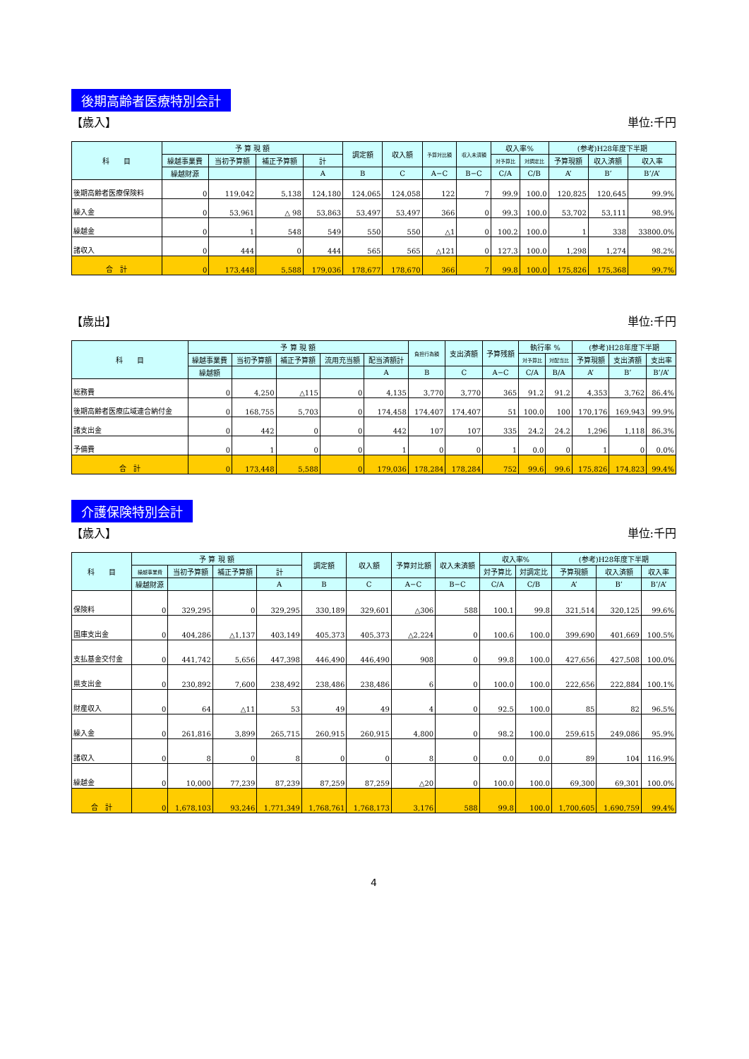後期高齢者医療特別会計
【歳入】 単位:千円
| 科 目 | 予 算 現 額 | | | | 調定額 | 収入額 | 予算対比額 | 収入未済額 | 収入率% | | (参考)H28年度下半期 | | |
| --- | --- | --- | --- | --- | --- | --- | --- | --- | --- | --- | --- | --- | --- |
| | 繰越事業費 | 当初予算額 | 補正予算額 | 計 | | | | | 対予算比 | 対調定比 | 予算現額 | 収入済額 | 収入率 |
| | 繰越財源 | | | A | B | C | A−C | B−C | C/A | C/B | A’ | B’ | B’/A’ |
| 後期高齢者医療保険料 | 0 | 119,042 | 5,138 | 124,180 | 124,065 | 124,058 | 122 | 7 | 99.9 | 100.0 | 120,825 | 120,645 | 99.9% |
| 繰入金 | 0 | 53,961 | △ 98 | 53,863 | 53,497 | 53,497 | 366 | 0 | 99.3 | 100.0 | 53,702 | 53,111 | 98.9% |
| 繰越金 | 0 | 1 | 548 | 549 | 550 | 550 | △1 | 0 | 100.2 | 100.0 | 1 | 338 | 33800.0% |
| 諸収入 | 0 | 444 | 0 | 444 | 565 | 565 | △121 | 0 | 127.3 | 100.0 | 1,298 | 1,274 | 98.2% |
| 合 計 | 0 | 173,448 | 5,588 | 179,036 | 178,677 | 178,670 | 366 | 7 | 99.8 | 100.0 | 175,826 | 175,368 | 99.7% |
【歳出】 単位:千円
| 科 目 | 予 算 現 額 | | | | | 負担行為額 | 支出済額 | 予算残額 | 執行率 % | | (参考)H28年度下半期 | | |
| --- | --- | --- | --- | --- | --- | --- | --- | --- | --- | --- | --- | --- | --- |
| | 繰越事業費 | 当初予算額 | 補正予算額 | 流用充当額 | 配当済額計 | | | | 対予算比 | 対配当比 | 予算現額 | 支出済額 | 支出率 |
| | 繰越額 | | | | A | B | C | A−C | C/A | B/A | A’ | B’ | B’/A’ |
| 総務費 | 0 | 4,250 | △115 | 0 | 4,135 | 3,770 | 3,770 | 365 | 91.2 | 91.2 | 4,353 | 3,762 | 86.4% |
| 後期高齢者医療広域連合納付金 | 0 | 168,755 | 5,703 | 0 | 174,458 | 174,407 | 174,407 | 51 | 100.0 | 100 | 170,176 | 169,943 | 99.9% |
| 諸支出金 | 0 | 442 | 0 | 0 | 442 | 107 | 107 | 335 | 24.2 | 24.2 | 1,296 | 1,118 | 86.3% |
| 予備費 | 0 | 1 | 0 | 0 | 1 | 0 | 0 | 1 | 0.0 | 0 | 1 | 0 | 0.0% |
| 合 計 | 0 | 173,448 | 5,588 | 0 | 179,036 | 178,284 | 178,284 | 752 | 99.6 | 99.6 | 175,826 | 174,823 | 99.4% |
介護保険特別会計
【歳入】 単位:千円
| 科 目 | 予 算 現 額 | | | | 調定額 | 収入額 | 予算対比額 | 収入未済額 | 収入率% | | (参考)H28年度下半期 | | |
| --- | --- | --- | --- | --- | --- | --- | --- | --- | --- | --- | --- | --- | --- |
| | 繰越事業費 | 当初予算額 | 補正予算額 | 計 | | | | | 対予算比 | 対調定比 | 予算現額 | 収入済額 | 収入率 |
| | 繰越財源 | | | A | B | C | A−C | B−C | C/A | C/B | A’ | B’ | B’/A’ |
| 保険料 | 0 | 329,295 | 0 | 329,295 | 330,189 | 329,601 | △306 | 588 | 100.1 | 99.8 | 321,514 | 320,125 | 99.6% |
| 国庫支出金 | 0 | 404,286 | △1,137 | 403,149 | 405,373 | 405,373 | △2,224 | 0 | 100.6 | 100.0 | 399,690 | 401,669 | 100.5% |
| 支払基金交付金 | 0 | 441,742 | 5,656 | 447,398 | 446,490 | 446,490 | 908 | 0 | 99.8 | 100.0 | 427,656 | 427,508 | 100.0% |
| 県支出金 | 0 | 230,892 | 7,600 | 238,492 | 238,486 | 238,486 | 6 | 0 | 100.0 | 100.0 | 222,656 | 222,884 | 100.1% |
| 財産収入 | 0 | 64 | △11 | 53 | 49 | 49 | 4 | 0 | 92.5 | 100.0 | 85 | 82 | 96.5% |
| 繰入金 | 0 | 261,816 | 3,899 | 265,715 | 260,915 | 260,915 | 4,800 | 0 | 98.2 | 100.0 | 259,615 | 249,086 | 95.9% |
| 諸収入 | 0 | 8 | 0 | 8 | 0 | 0 | 8 | 0 | 0.0 | 0.0 | 89 | 104 | 116.9% |
| 繰越金 | 0 | 10,000 | 77,239 | 87,239 | 87,259 | 87,259 | △20 | 0 | 100.0 | 100.0 | 69,300 | 69,301 | 100.0% |
| 合 計 | 0 | 1,678,103 | 93,246 | 1,771,349 | 1,768,761 | 1,768,173 | 3,176 | 588 | 99.8 | 100.0 | 1,700,605 | 1,690,759 | 99.4% |
4